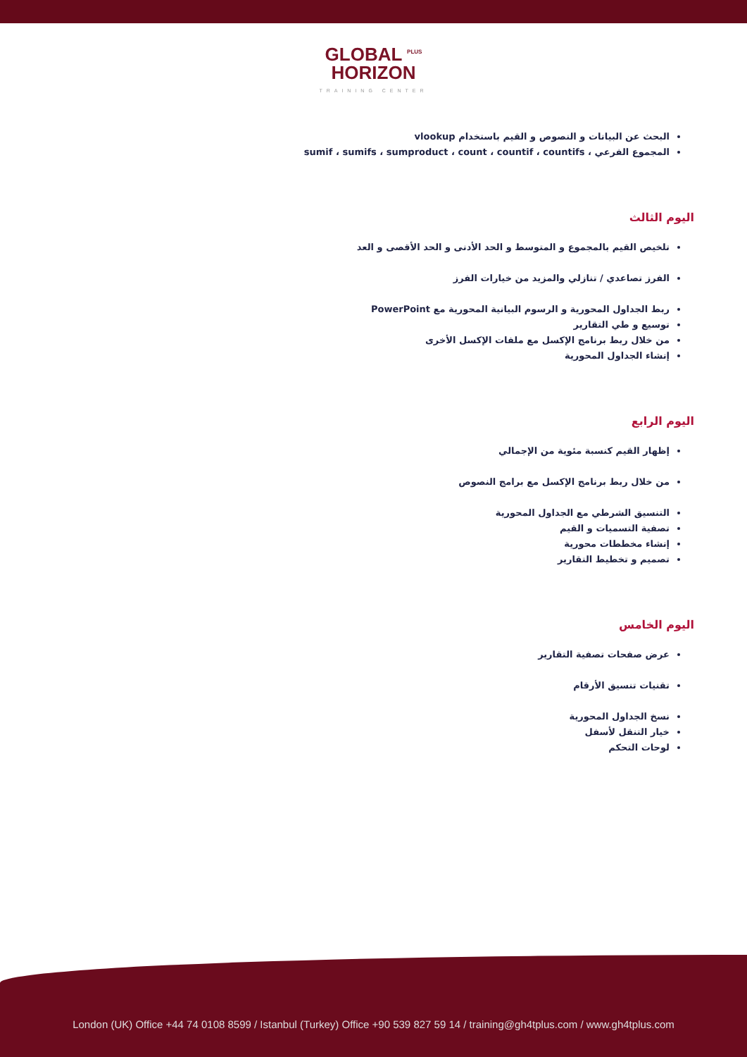GLOBAL <sup>PLUS</sup>
HORIZON
TRAINING CENTER
البحث عن البيانات و النصوص و القيم باستخدام vlookup
المجموع الفرعي ، sumif ، sumifs ، sumproduct ، count ، countif ، countifs
اليوم الثالث
تلخيص القيم بالمجموع و المتوسط و الحد الأدنى و الحد الأقصى و العد
الفرز تصاعدي / تنازلي والمزيد من خيارات الفرز
ربط الجداول المحورية و الرسوم البيانية المحورية مع PowerPoint
توسيع و طي التقارير
من خلال ربط برنامج الإكسل مع ملفات الإكسل الأخرى
إنشاء الجداول المحورية
اليوم الرابع
إظهار القيم كنسبة مئوية من الإجمالي
من خلال ربط برنامج الإكسل مع برامج النصوص
التنسيق الشرطي مع الجداول المحورية
تصفية التسميات و القيم
إنشاء مخططات محورية
تصميم و تخطيط التقارير
اليوم الخامس
عرض صفحات تصفية التقارير
تقنيات تنسيق الأرقام
نسخ الجداول المحورية
خيار التنقل لأسفل
لوحات التحكم
London (UK) Office +44 74 0108 8599 / Istanbul (Turkey) Office +90 539 827 59 14 / training@gh4tplus.com / www.gh4tplus.com